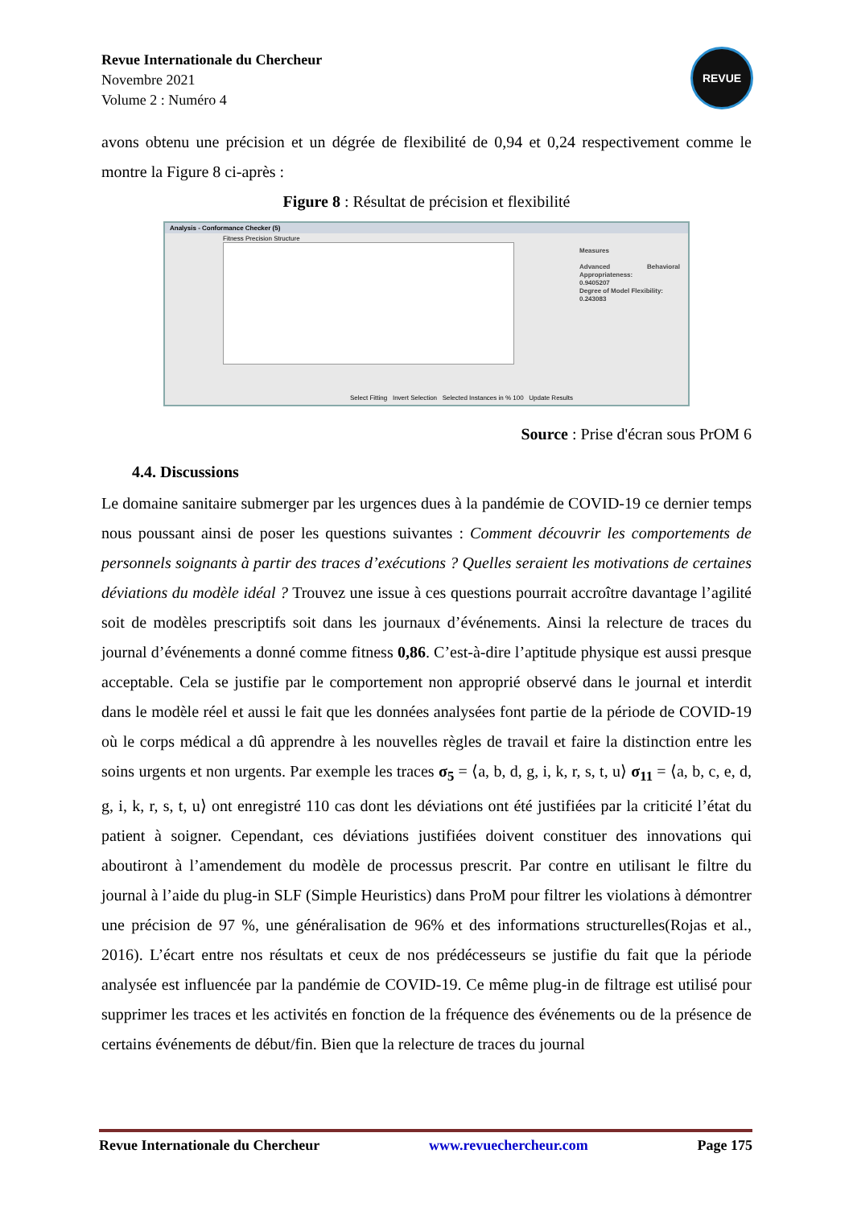Revue Internationale du Chercheur
Novembre 2021
Volume 2 : Numéro 4
REVUE
avons obtenu une précision et un dégrée de flexibilité de 0,94 et 0,24 respectivement comme le montre la Figure 8 ci-après :
Figure 8 : Résultat de précision et flexibilité
Analysis - Conformance Checker (5)
Fitness Precision Structure
Measures
Advanced Behavioral Appropriateness:
0.9405207
Degree of Model Flexibility:
0.243083
Select Fitting Invert Selection Selected Instances in % 100 Update Results
Source : Prise d'écran sous PrOM 6
4.4. Discussions
Le domaine sanitaire submerger par les urgences dues à la pandémie de COVID-19 ce dernier temps nous poussant ainsi de poser les questions suivantes : Comment découvrir les comportements de personnels soignants à partir des traces d’exécutions ? Quelles seraient les motivations de certaines déviations du modèle idéal ? Trouvez une issue à ces questions pourrait accroître davantage l’agilité soit de modèles prescriptifs soit dans les journaux d’événements. Ainsi la relecture de traces du journal d’événements a donné comme fitness 0,86. C’est-à-dire l’aptitude physique est aussi presque acceptable. Cela se justifie par le comportement non approprié observé dans le journal et interdit dans le modèle réel et aussi le fait que les données analysées font partie de la période de COVID-19 où le corps médical a dû apprendre à les nouvelles règles de travail et faire la distinction entre les soins urgents et non urgents. Par exemple les traces σ<sub>5</sub> = ⟨a, b, d, g, i, k, r, s, t, u⟩ σ<sub>11</sub> = ⟨a, b, c, e, d, g, i, k, r, s, t, u⟩ ont enregistré 110 cas dont les déviations ont été justifiées par la criticité l’état du patient à soigner. Cependant, ces déviations justifiées doivent constituer des innovations qui aboutiront à l’amendement du modèle de processus prescrit. Par contre en utilisant le filtre du journal à l’aide du plug-in SLF (Simple Heuristics) dans ProM pour filtrer les violations à démontrer une précision de 97 %, une généralisation de 96% et des informations structurelles(Rojas et al., 2016). L’écart entre nos résultats et ceux de nos prédécesseurs se justifie du fait que la période analysée est influencée par la pandémie de COVID-19. Ce même plug-in de filtrage est utilisé pour supprimer les traces et les activités en fonction de la fréquence des événements ou de la présence de certains événements de début/fin. Bien que la relecture de traces du journal
Revue Internationale du Chercheur www.revuechercheur.com Page 175